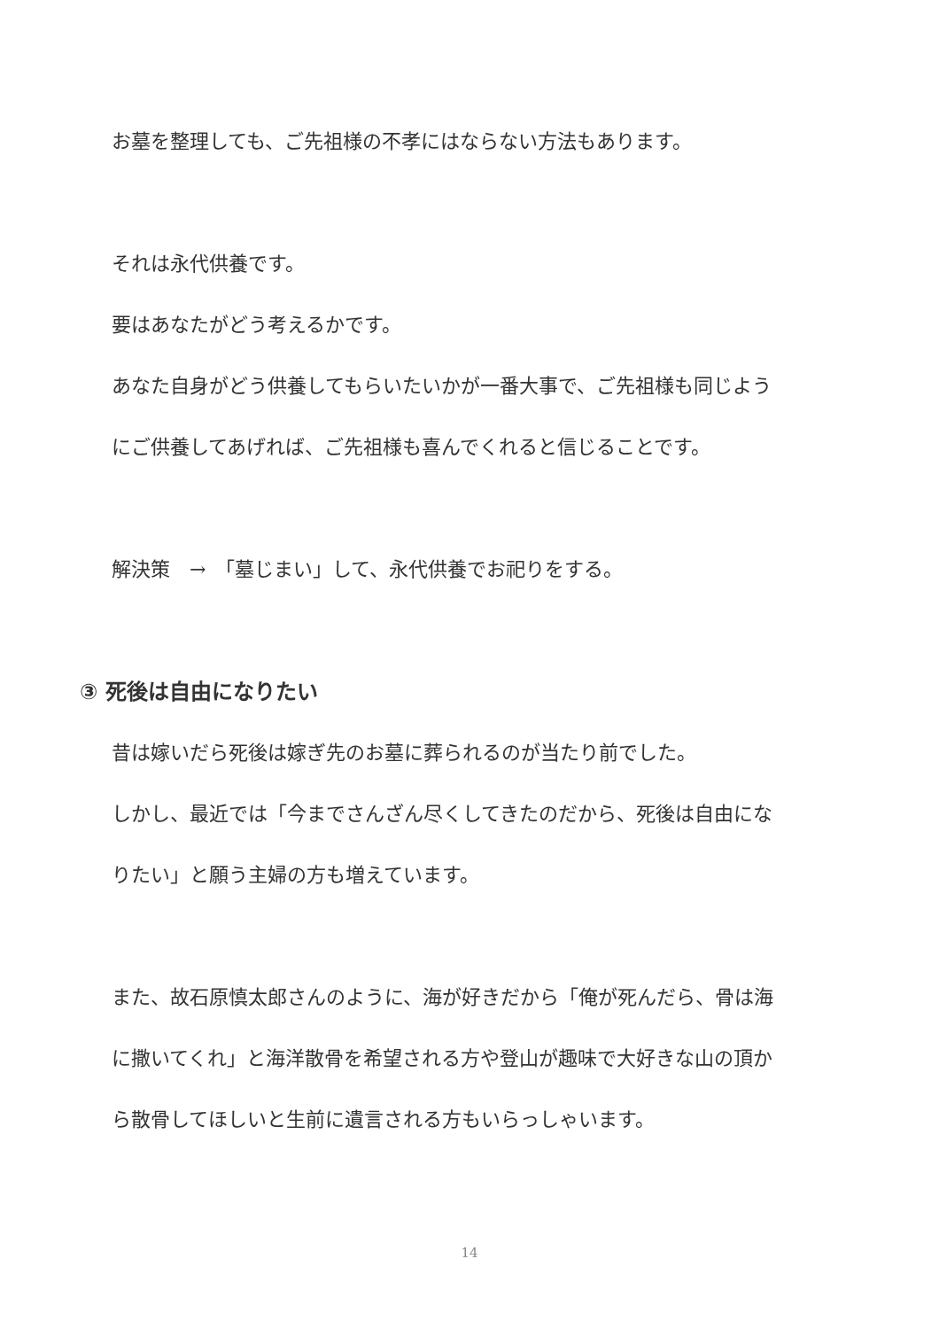お墓を整理しても、ご先祖様の不孝にはならない方法もあります。
それは永代供養です。
要はあなたがどう考えるかです。
あなた自身がどう供養してもらいたいかが一番大事で、ご先祖様も同じよう
にご供養してあげれば、ご先祖様も喜んでくれると信じることです。
解決策　→　「墓じまい」して、永代供養でお祀りをする。
③ 死後は自由になりたい
昔は嫁いだら死後は嫁ぎ先のお墓に葬られるのが当たり前でした。
しかし、最近では「今までさんざん尽くしてきたのだから、死後は自由にな
りたい」と願う主婦の方も増えています。
また、故石原慎太郎さんのように、海が好きだから「俺が死んだら、骨は海
に撒いてくれ」と海洋散骨を希望される方や登山が趣味で大好きな山の頂か
ら散骨してほしいと生前に遺言される方もいらっしゃいます。
14